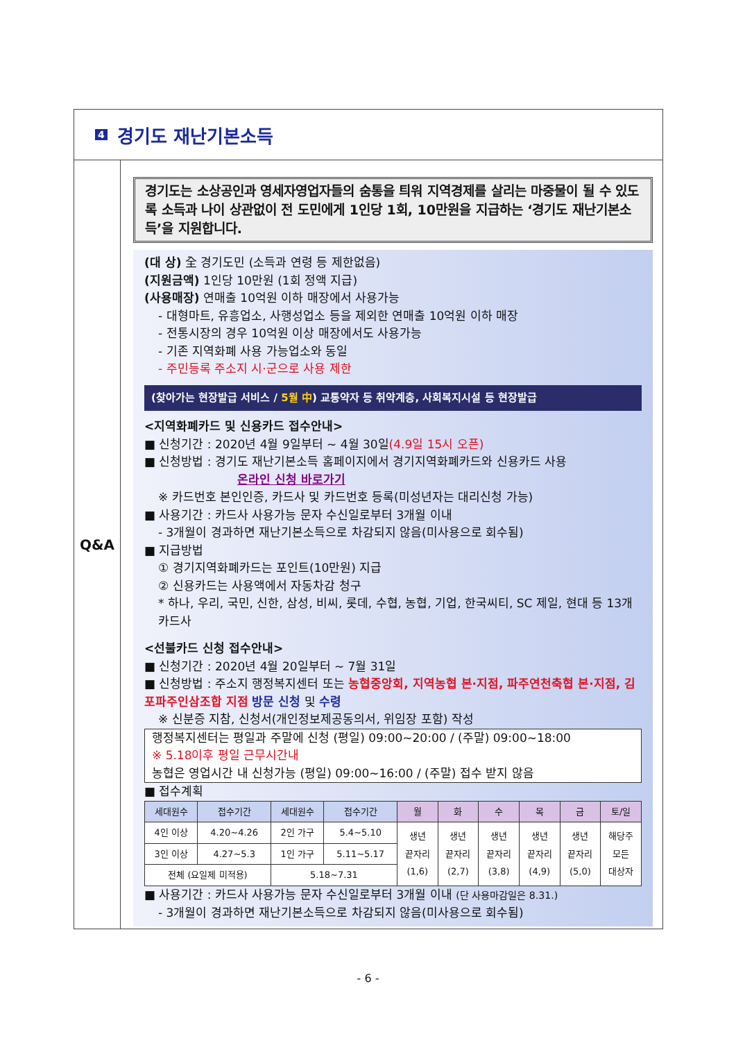4 경기도 재난기본소득
Q&A
경기도는 소상공인과 영세자영업자들의 숨통을 틔워 지역경제를 살리는 마중물이 될 수 있도록 소득과 나이 상관없이 전 도민에게 1인당 1회, 10만원을 지급하는 ‘경기도 재난기본소득’을 지원합니다.
(대 상) 全 경기도민 (소득과 연령 등 제한없음)
(지원금액) 1인당 10만원 (1회 정액 지급)
(사용매장) 연매출 10억원 이하 매장에서 사용가능
- 대형마트, 유흥업소, 사행성업소 등을 제외한 연매출 10억원 이하 매장
- 전통시장의 경우 10억원 이상 매장에서도 사용가능
- 기존 지역화폐 사용 가능업소와 동일
- 주민등록 주소지 시·군으로 사용 제한
(찾아가는 현장발급 서비스 / 5월 中) 교통약자 등 취약계층, 사회복지시설 등 현장발급
<지역화폐카드 및 신용카드 접수안내>
■ 신청기간 : 2020년 4월 9일부터 ~ 4월 30일(4.9일 15시 오픈)
■ 신청방법 : 경기도 재난기본소득 홈페이지에서 경기지역화폐카드와 신용카드 사용
온라인 신청 바로가기
※ 카드번호 본인인증, 카드사 및 카드번호 등록(미성년자는 대리신청 가능)
■ 사용기간 : 카드사 사용가능 문자 수신일로부터 3개월 이내
- 3개월이 경과하면 재난기본소득으로 차감되지 않음(미사용으로 회수됨)
■ 지급방법
① 경기지역화폐카드는 포인트(10만원) 지급
② 신용카드는 사용액에서 자동차감 청구
* 하나, 우리, 국민, 신한, 삼성, 비씨, 롯데, 수협, 농협, 기업, 한국씨티, SC 제일, 현대 등 13개 카드사
<선불카드 신청 접수안내>
■ 신청기간 : 2020년 4월 20일부터 ~ 7월 31일
■ 신청방법 : 주소지 행정복지센터 또는 농협중앙회, 지역농협 본·지점, 파주연천축협 본·지점, 김포파주인삼조합 지점 방문 신청 및 수령
※ 신분증 지참, 신청서(개인정보제공동의서, 위임장 포함) 작성
행정복지센터는 평일과 주말에 신청 (평일) 09:00~20:00 / (주말) 09:00~18:00
※ 5.18이후 평일 근무시간내
농협은 영업시간 내 신청가능 (평일) 09:00~16:00 / (주말) 접수 받지 않음
■ 접수계획
| 세대원수 | 접수기간 | 세대원수 | 접수기간 | 월 | 화 | 수 | 목 | 금 | 토/일 |
| --- | --- | --- | --- | --- | --- | --- | --- | --- | --- |
| 4인 이상 | 4.20~4.26 | 2인 가구 | 5.4~5.10 | 생년 끝자리 (1,6) | 생년 끝자리 (2,7) | 생년 끝자리 (3,8) | 생년 끝자리 (4,9) | 생년 끝자리 (5,0) | 해당주 모든 대상자 |
| 3인 이상 | 4.27~5.3 | 1인 가구 | 5.11~5.17 | | | | | | |
| 전체 (요일제 미적용) | | 5.18~7.31 | | | | | | | |
■ 사용기간 : 카드사 사용가능 문자 수신일로부터 3개월 이내 (단 사용마감일은 8.31.)
- 3개월이 경과하면 재난기본소득으로 차감되지 않음(미사용으로 회수됨)
- 6 -